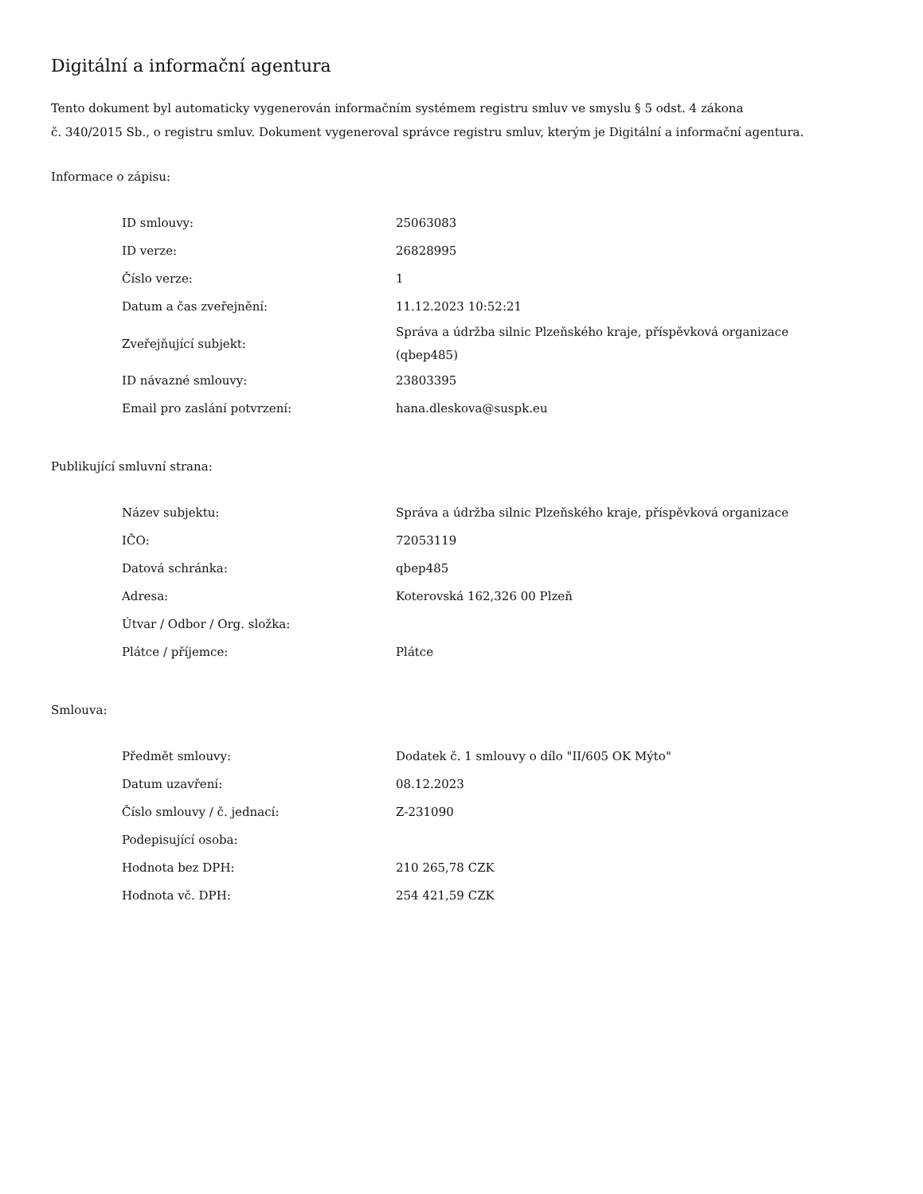Digitální a informační agentura
Tento dokument byl automaticky vygenerován informačním systémem registru smluv ve smyslu § 5 odst. 4 zákona
č. 340/2015 Sb., o registru smluv. Dokument vygeneroval správce registru smluv, kterým je Digitální a informační agentura.
Informace o zápisu:
| ID smlouvy: | 25063083 |
| ID verze: | 26828995 |
| Číslo verze: | 1 |
| Datum a čas zveřejnění: | 11.12.2023 10:52:21 |
| Zveřejňující subjekt: | Správa a údržba silnic Plzeňského kraje, příspěvková organizace (qbep485) |
| ID návazné smlouvy: | 23803395 |
| Email pro zaslání potvrzení: | hana.dleskova@suspk.eu |
Publikující smluvní strana:
| Název subjektu: | Správa a údržba silnic Plzeňského kraje, příspěvková organizace |
| IČO: | 72053119 |
| Datová schránka: | qbep485 |
| Adresa: | Koterovská 162,326 00 Plzeň |
| Útvar / Odbor / Org. složka: | |
| Plátce / příjemce: | Plátce |
Smlouva:
| Předmět smlouvy: | Dodatek č. 1 smlouvy o dílo "II/605 OK Mýto" |
| Datum uzavření: | 08.12.2023 |
| Číslo smlouvy / č. jednací: | Z-231090 |
| Podepisující osoba: | |
| Hodnota bez DPH: | 210 265,78 CZK |
| Hodnota vč. DPH: | 254 421,59 CZK |